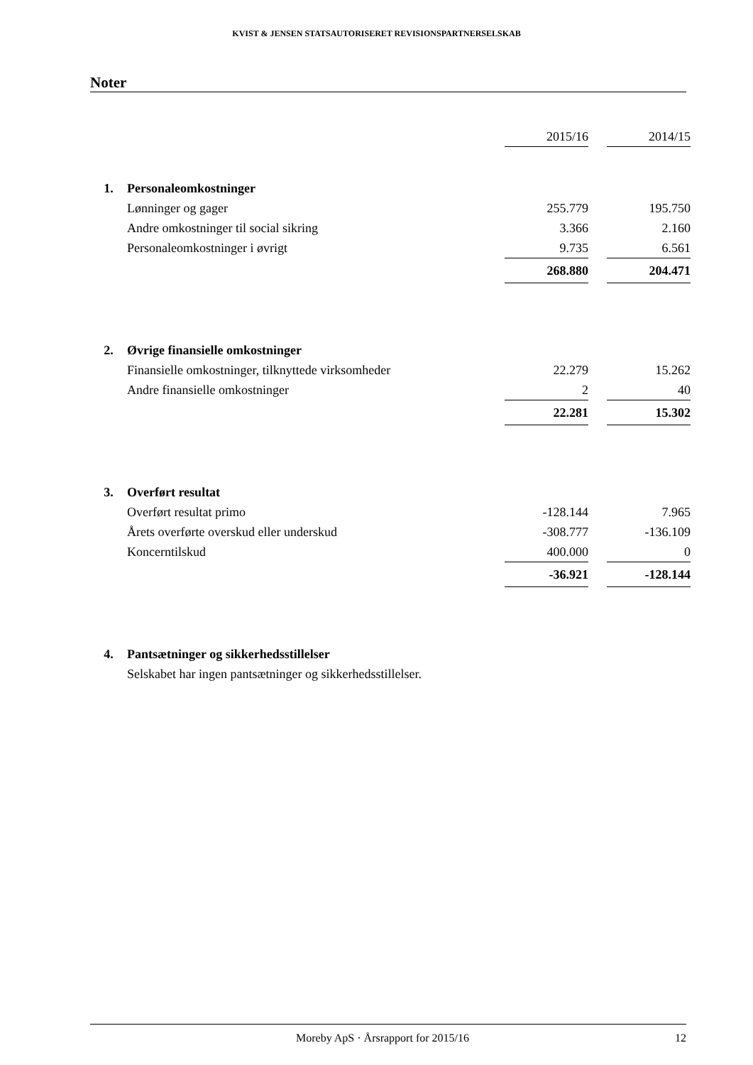KVIST & JENSEN STATSAUTORISERET REVISIONSPARTNERSELSKAB
Noter
| | | 2015/16 | | 2014/15 |
| --- | --- | --- | --- | --- |
| 1. | Personaleomkostninger | | | |
| | Lønninger og gager | 255.779 | | 195.750 |
| | Andre omkostninger til social sikring | 3.366 | | 2.160 |
| | Personaleomkostninger i øvrigt | 9.735 | | 6.561 |
| | | 268.880 | | 204.471 |
| 2. | Øvrige finansielle omkostninger | | | |
| | Finansielle omkostninger, tilknyttede virksomheder | 22.279 | | 15.262 |
| | Andre finansielle omkostninger | 2 | | 40 |
| | | 22.281 | | 15.302 |
| 3. | Overført resultat | | | |
| | Overført resultat primo | -128.144 | | 7.965 |
| | Årets overførte overskud eller underskud | -308.777 | | -136.109 |
| | Koncerntilskud | 400.000 | | 0 |
| | | -36.921 | | -128.144 |
| 4. | Pantsætninger og sikkerhedsstillelser | | | |
| | Selskabet har ingen pantsætninger og sikkerhedsstillelser. | | | |
Moreby ApS · Årsrapport for 2015/16 12